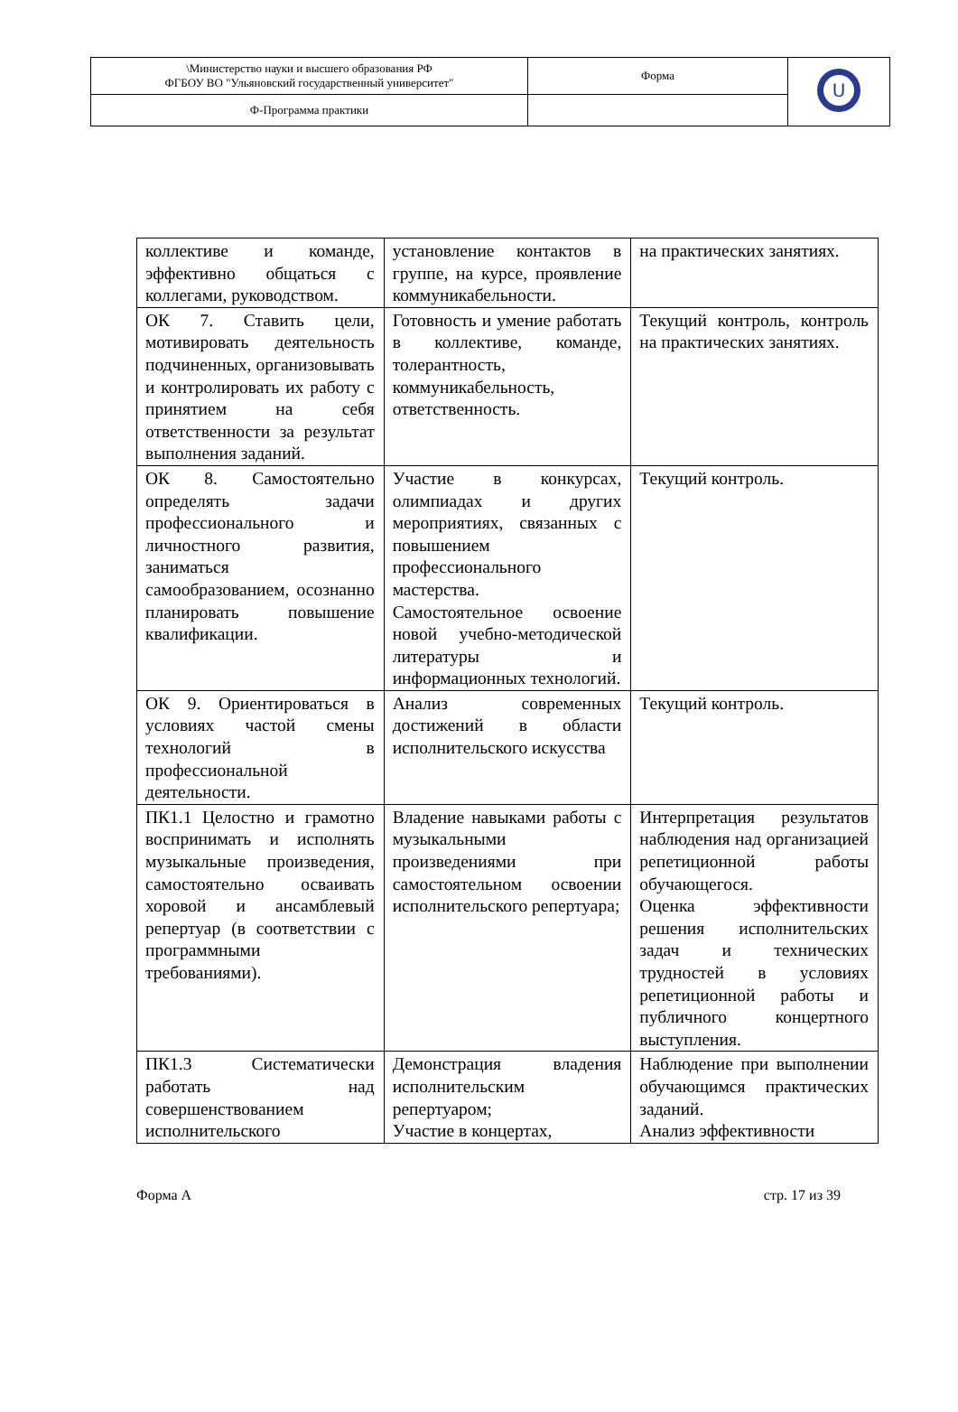| \Министерство науки и высшего образования РФ ФГБОУ ВО "Ульяновский государственный университет" | Форма | U |
| Ф-Программа практики | | |
| коллективе и команде, эффективно общаться с коллегами, руководством. | установление контактов в группе, на курсе, проявление коммуникабельности. | на практических занятиях. |
| ОК 7. Ставить цели, мотивировать деятельность подчиненных, организовывать и контролировать их работу с принятием на себя ответственности за результат выполнения заданий. | Готовность и умение работать в коллективе, команде, толерантность, коммуникабельность, ответственность. | Текущий контроль, контроль на практических занятиях. |
| ОК 8. Самостоятельно определять задачи профессионального и личностного развития, заниматься самообразованием, осознанно планировать повышение квалификации. | Участие в конкурсах, олимпиадах и других мероприятиях, связанных с повышением профессионального мастерства. Самостоятельное освоение новой учебно-методической литературы и информационных технологий. | Текущий контроль. |
| ОК 9. Ориентироваться в условиях частой смены технологий в профессиональной деятельности. | Анализ современных достижений в области исполнительского искусства | Текущий контроль. |
| ПК1.1 Целостно и грамотно воспринимать и исполнять музыкальные произведения, самостоятельно осваивать хоровой и ансамблевый репертуар (в соответствии с программными требованиями). | Владение навыками работы с музыкальными произведениями при самостоятельном освоении исполнительского репертуара; | Интерпретация результатов наблюдения над организацией репетиционной работы обучающегося. Оценка эффективности решения исполнительских задач и технических трудностей в условиях репетиционной работы и публичного концертного выступления. |
| ПК1.3 Систематически работать над совершенствованием исполнительского | Демонстрация владения исполнительским репертуаром; Участие в концертах, | Наблюдение при выполнении обучающимся практических заданий. Анализ эффективности |
Форма А стр. 17 из 39